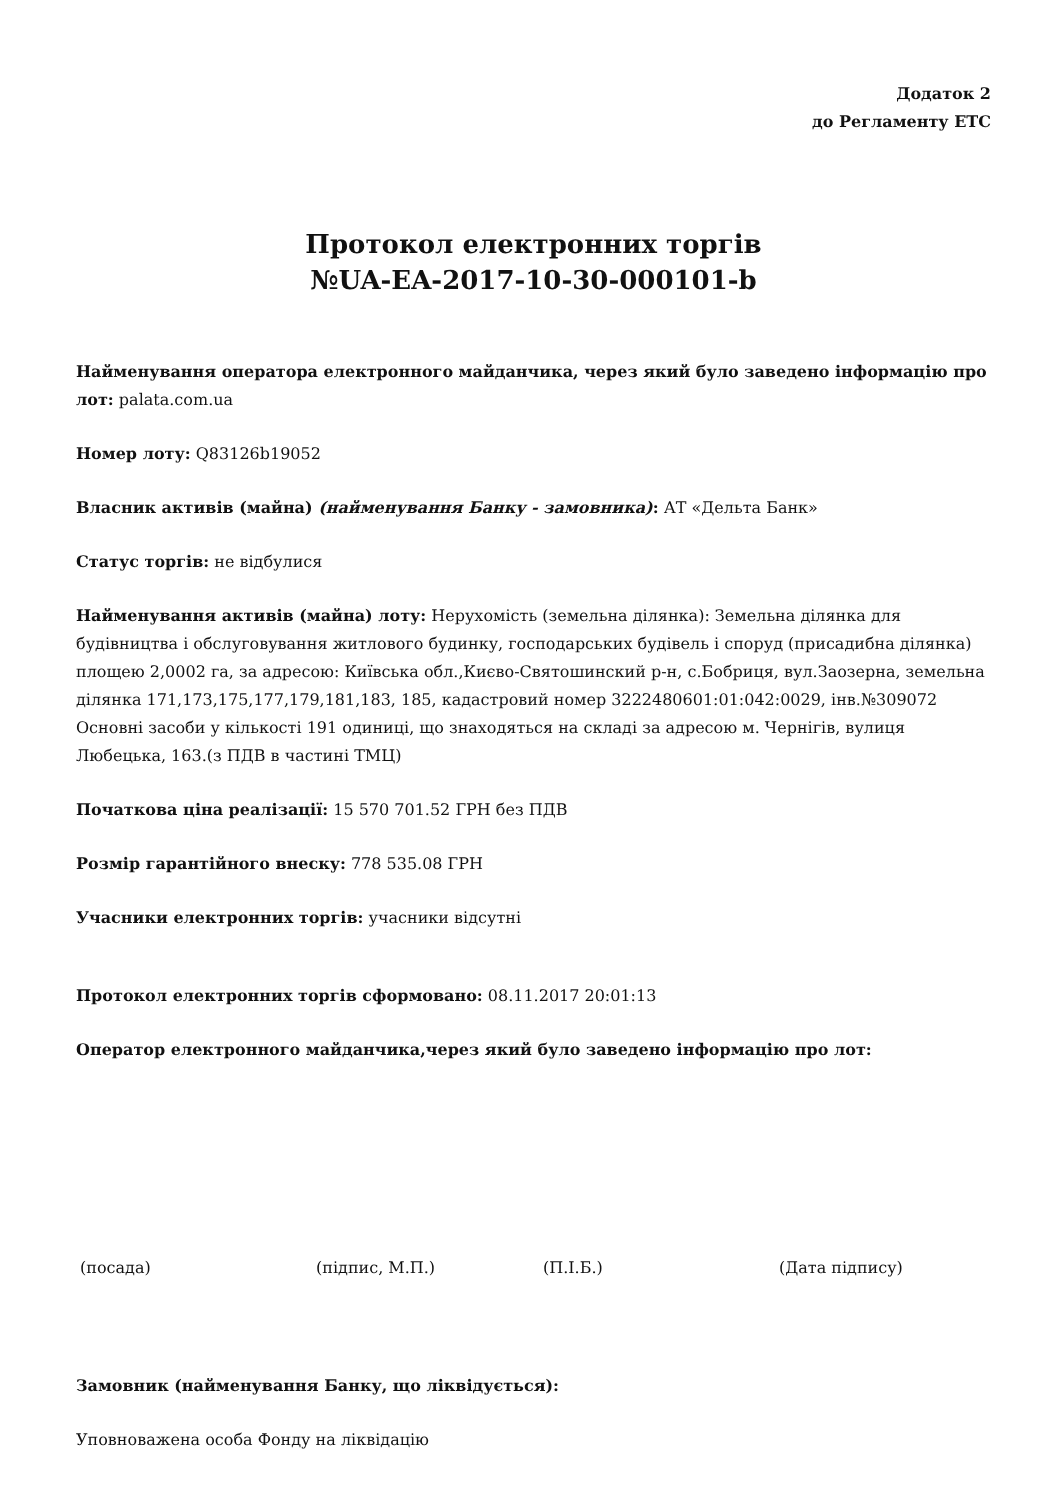Додаток 2
до Регламенту ЕТС
Протокол електронних торгів
№UA-EA-2017-10-30-000101-b
Найменування оператора електронного майданчика, через який було заведено інформацію про лот: palata.com.ua
Номер лоту: Q83126b19052
Власник активів (майна) (найменування Банку - замовника): АТ «Дельта Банк»
Статус торгів: не відбулися
Найменування активів (майна) лоту: Нерухомість (земельна ділянка): Земельна ділянка для будівництва і обслуговування житлового будинку, господарських будівель і споруд (присадибна ділянка) площею 2,0002 га, за адресою: Київська обл.,Києво-Святошинский р-н, с.Бобриця, вул.Заозерна, земельна ділянка 171,173,175,177,179,181,183, 185, кадастровий номер 3222480601:01:042:0029, інв.№309072 Основні засоби у кількості 191 одиниці, що знаходяться на складі за адресою м. Чернігів, вулиця Любецька, 163.(з ПДВ в частині ТМЦ)
Початкова ціна реалізації: 15 570 701.52 ГРН без ПДВ
Розмір гарантійного внеску: 778 535.08 ГРН
Учасники електронних торгів: учасники відсутні
Протокол електронних торгів сформовано: 08.11.2017 20:01:13
Оператор електронного майданчика,через який було заведено інформацію про лот:
(посада) (підпис, М.П.) (П.І.Б.) (Дата підпису)
Замовник (найменування Банку, що ліквідується):
Уповноважена особа Фонду на ліквідацію